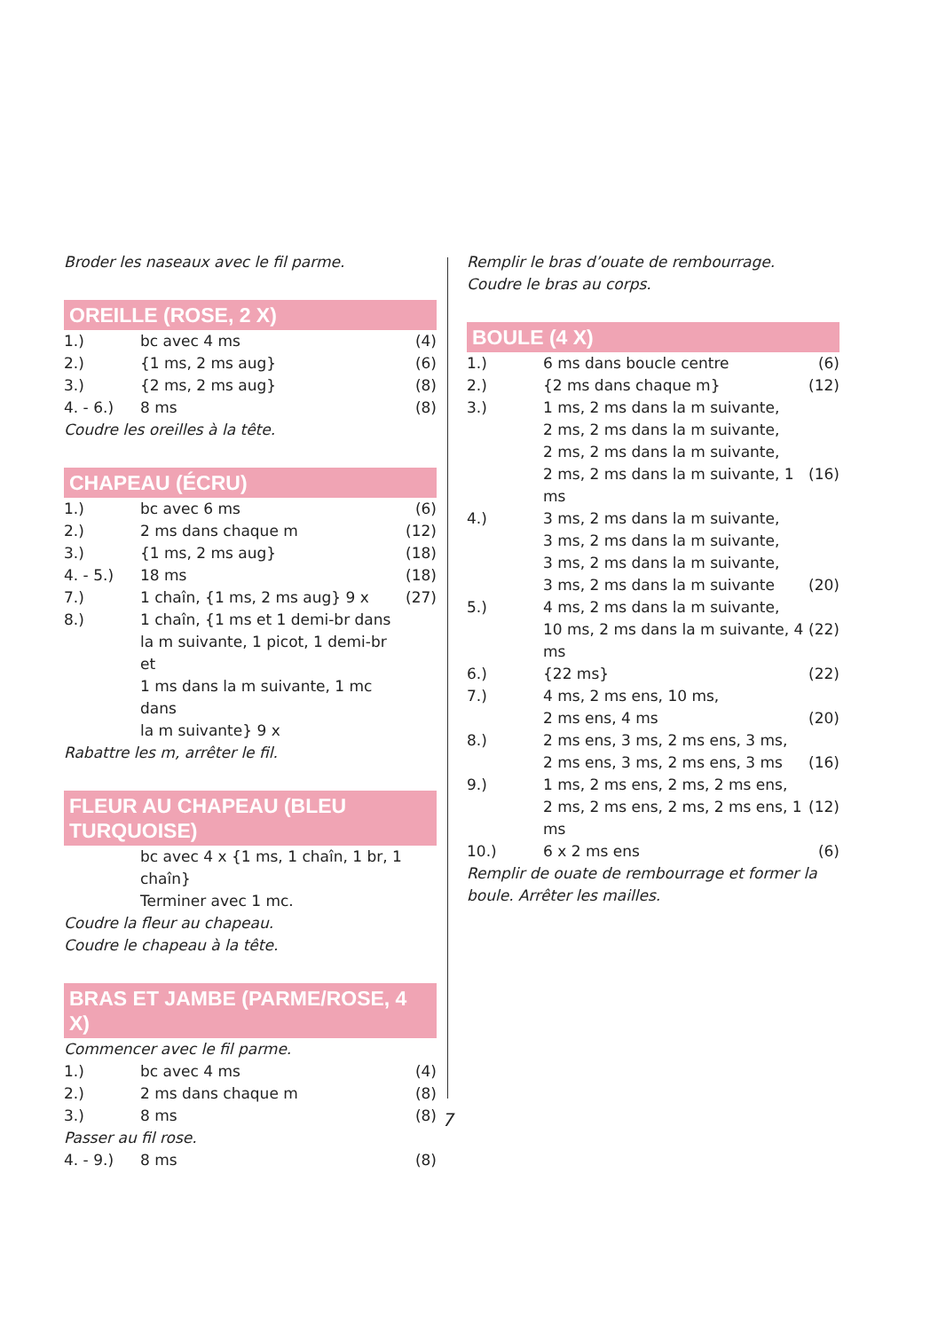Broder les naseaux avec le fil parme.
OREILLE (ROSE, 2 X)
| 1.) | bc avec 4 ms | (4) |
| 2.) | {1 ms, 2 ms aug} | (6) |
| 3.) | {2 ms, 2 ms aug} | (8) |
| 4. - 6.) | 8 ms | (8) |
Coudre les oreilles à la tête.
CHAPEAU (ÉCRU)
| 1.) | bc avec 6 ms | (6) |
| 2.) | 2 ms dans chaque m | (12) |
| 3.) | {1 ms, 2 ms aug} | (18) |
| 4. - 5.) | 18 ms | (18) |
| 7.) | 1 chaîn, {1 ms, 2 ms aug} 9 x | (27) |
| 8.) | 1 chaîn, {1 ms et 1 demi-br dans la m suivante, 1 picot, 1 demi-br et 1 ms dans la m suivante, 1 mc dans la m suivante} 9 x | |
Rabattre les m, arrêter le fil.
FLEUR AU CHAPEAU (BLEU TURQUOISE)
| | bc avec 4 x {1 ms, 1 chaîn, 1 br, 1 chaîn} Terminer avec 1 mc. |
Coudre la fleur au chapeau.
Coudre le chapeau à la tête.
BRAS ET JAMBE (PARME/ROSE, 4 X)
Commencer avec le fil parme.
| 1.) | bc avec 4 ms | (4) |
| 2.) | 2 ms dans chaque m | (8) |
| 3.) | 8 ms | (8) |
Passer au fil rose.
| 4. - 9.) | 8 ms | (8) |
Remplir le bras d’ouate de rembourrage.
Coudre le bras au corps.
BOULE (4 X)
| 1.) | 6 ms dans boucle centre | (6) |
| 2.) | {2 ms dans chaque m} | (12) |
| 3.) | 1 ms, 2 ms dans la m suivante, 2 ms, 2 ms dans la m suivante, 2 ms, 2 ms dans la m suivante, 2 ms, 2 ms dans la m suivante, 1 ms | (16) |
| 4.) | 3 ms, 2 ms dans la m suivante, 3 ms, 2 ms dans la m suivante, 3 ms, 2 ms dans la m suivante, 3 ms, 2 ms dans la m suivante | (20) |
| 5.) | 4 ms, 2 ms dans la m suivante, 10 ms, 2 ms dans la m suivante, 4 ms | (22) |
| 6.) | {22 ms} | (22) |
| 7.) | 4 ms, 2 ms ens, 10 ms, 2 ms ens, 4 ms | (20) |
| 8.) | 2 ms ens, 3 ms, 2 ms ens, 3 ms, 2 ms ens, 3 ms, 2 ms ens, 3 ms | (16) |
| 9.) | 1 ms, 2 ms ens, 2 ms, 2 ms ens, 2 ms, 2 ms ens, 2 ms, 2 ms ens, 1 ms | (12) |
| 10.) | 6 x 2 ms ens | (6) |
Remplir de ouate de rembourrage et former la
boule. Arrêter les mailles.
7